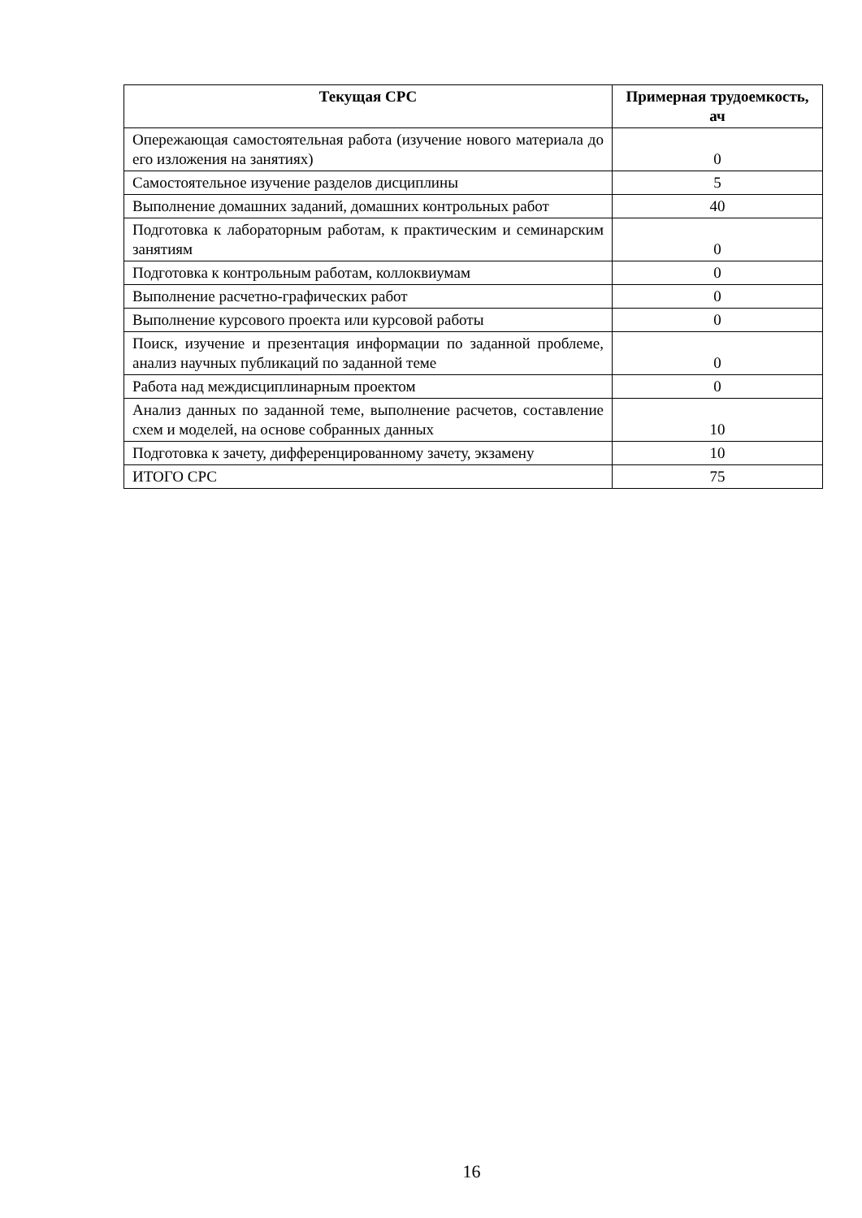| Текущая СРС | Примерная трудоемкость, ач |
| --- | --- |
| Опережающая самостоятельная работа (изучение нового материала до его изложения на занятиях) | 0 |
| Самостоятельное изучение разделов дисциплины | 5 |
| Выполнение домашних заданий, домашних контрольных работ | 40 |
| Подготовка к лабораторным работам, к практическим и семинарским занятиям | 0 |
| Подготовка к контрольным работам, коллоквиумам | 0 |
| Выполнение расчетно-графических работ | 0 |
| Выполнение курсового проекта или курсовой работы | 0 |
| Поиск, изучение и презентация информации по заданной проблеме, анализ научных публикаций по заданной теме | 0 |
| Работа над междисциплинарным проектом | 0 |
| Анализ данных по заданной теме, выполнение расчетов, составление схем и моделей, на основе собранных данных | 10 |
| Подготовка к зачету, дифференцированному зачету, экзамену | 10 |
| ИТОГО СРС | 75 |
16